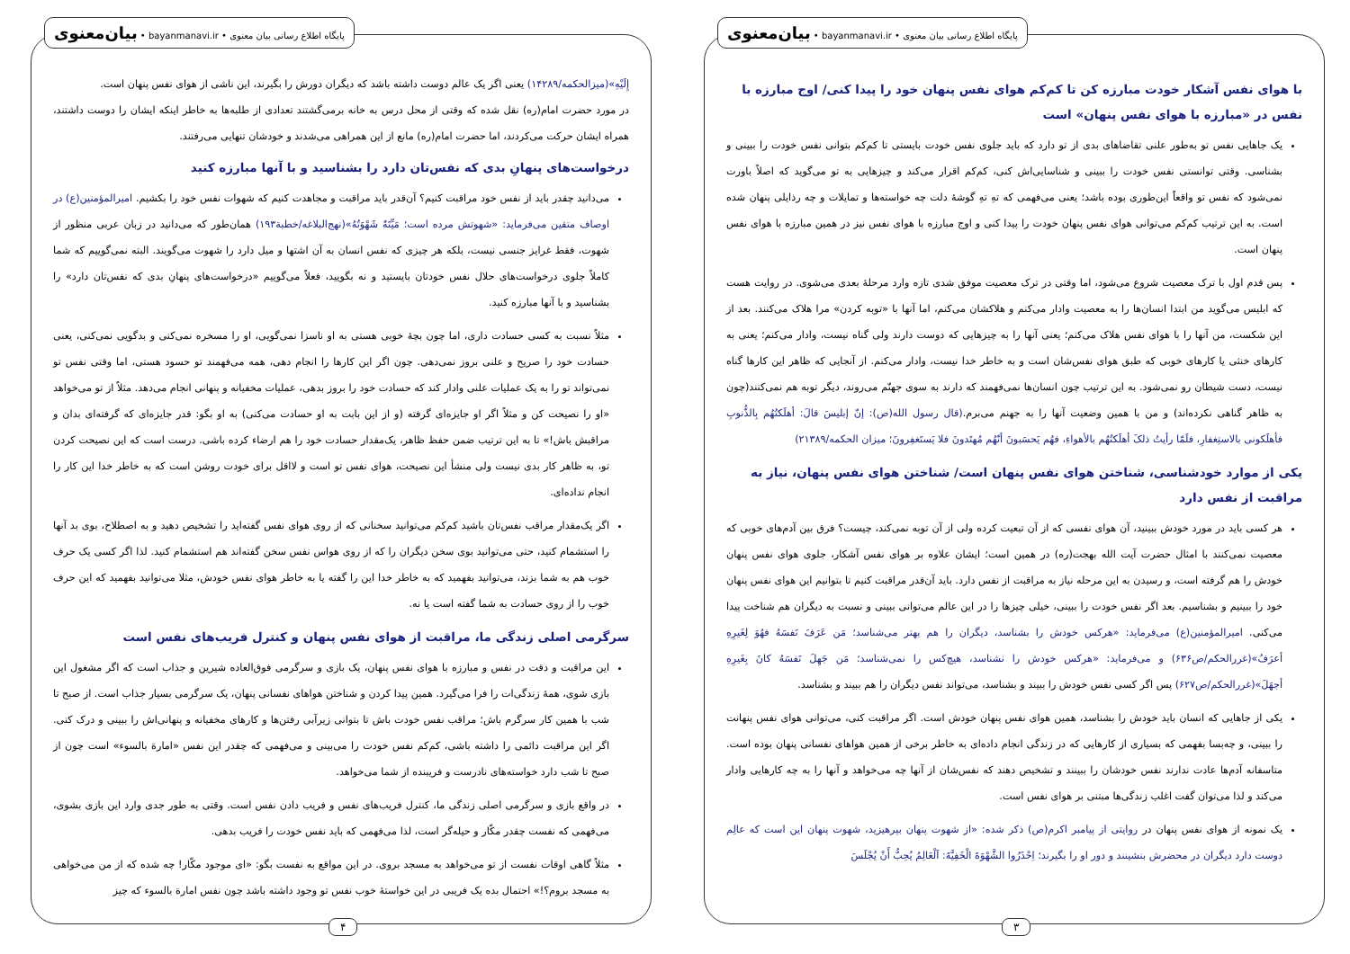پایگاه اطلاع رسانی بیان معنوی • bayanmanavi.ir • بیان‌معنوی
با هوای نفس آشکار خودت مبارزه کن تا کم‌کم هوای نفس پنهان خود را پیدا کنی/ اوج مبارزه با نفس در «مبارزه با هوای نفس پنهان» است
یک جاهایی نفس تو به‌طور علنی تقاضاهای بدی از تو دارد که باید جلوی نفس خودت بایستی تا کم‌کم بتوانی نفس خودت را ببینی و بشناسی. وقتی توانستی نفس خودت را ببینی و شناسایی‌اش کنی، کم‌کم اقرار می‌کند و چیزهایی به تو می‌گوید که اصلاً باورت نمی‌شود که نفس تو واقعاً این‌طوری بوده باشد؛ یعنی می‌فهمی که تهِ تهِ گوشهٔ دلت چه خواسته‌ها و تمایلات و چه رذایلی پنهان شده است. به این ترتیب کم‌کم می‌توانی هوای نفس پنهان خودت را پیدا کنی و اوج مبارزه با هوای نفس نیز در همین مبارزه با هوای نفس پنهان است.
پس قدم اول با ترک معصیت شروع می‌شود، اما وقتی در ترک معصیت موفق شدی تازه وارد مرحلهٔ بعدی می‌شوی. در روایت هست که ابلیس می‌گوید من ابتدا انسان‌ها را به معصیت وادار می‌کنم و هلاکشان می‌کنم، اما آنها با «توبه کردن» مرا هلاک می‌کنند. بعد از این شکست، من آنها را با هوای نفس هلاک می‌کنم؛ یعنی آنها را به چیزهایی که دوست دارند ولی گناه نیست، وادار می‌کنم؛ یعنی به کارهای خنثی یا کارهای خوبی که طبق هوای نفس‌شان است و به خاطر خدا نیست، وادار می‌کنم. از آنجایی که ظاهر این کارها گناه نیست، دست شیطان رو نمی‌شود. به این ترتیب چون انسان‌ها نمی‌فهمند که دارند به سوی جهنّم می‌روند، دیگر توبه هم نمی‌کنند(چون به ظاهر گناهی نکرده‌اند) و من با همین وضعیت آنها را به جهنم می‌برم.(قال رسول الله(ص): إنّ إبلیسَ قالَ: أهلَکتُهُم بِالذُّنوبِ فأهلَکونی بالاستِغفارِ، فلَمّا رأیتُ ذلکَ أهلَکتُهُم بالأهواءِ، فهُم یَحسَبونَ أنّهُم مُهتَدونَ فلا یَستَغفِرونَ؛ میزان الحکمه/۲۱۳۸۹)
یکی از موارد خودشناسی، شناختن هوای نفس پنهان است/ شناختن هوای نفس پنهان، نیاز به مراقبت از نفس دارد
هر کسی باید در مورد خودش ببینید، آن هوای نفسی که از آن تبعیت کرده ولی از آن توبه نمی‌کند، چیست؟ فرق بین آدم‌های خوبی که معصیت نمی‌کنند با امثال حضرت آیت الله بهجت(ره) در همین است؛ ایشان علاوه بر هوای نفس آشکار، جلوی هوای نفس پنهان خودش را هم گرفته است، و رسیدن به این مرحله نیاز به مراقبت از نفس دارد. باید آن‌قدر مراقبت کنیم تا بتوانیم این هوای نفس پنهان خود را ببینیم و بشناسیم. بعد اگر نفس خودت را ببینی، خیلی چیزها را در این عالم می‌توانی ببینی و نسبت به دیگران هم شناخت پیدا می‌کنی. امیرالمؤمنین(ع) می‌فرماید: «هرکس خودش را بشناسد، دیگران را هم بهتر می‌شناسد؛ مَن عَرَفَ نَفسَهُ فهُوَ لِغَیرِهِ أعرَفُ»(غررالحکم/ص۶۳۶) و می‌فرماید: «هرکس خودش را نشناسد، هیچ‌کس را نمی‌شناسد؛ مَن جَهِلَ نَفسَهُ کانَ بِغَیرِهِ أجهَلَ»(غررالحکم/ص۶۲۷) پس اگر کسی نفس خودش را ببیند و بشناسد، می‌تواند نفس دیگران را هم ببیند و بشناسد.
یکی از جاهایی که انسان باید خودش را بشناسد، همین هوای نفس پنهان خودش است. اگر مراقبت کنی، می‌توانی هوای نفس پنهانت را ببینی، و چه‌بسا بفهمی که بسیاری از کارهایی که در زندگی انجام داده‌ای به خاطر برخی از همین هواهای نفسانی پنهان بوده است. متاسفانه آدم‌ها عادت ندارند نفس خودشان را ببینند و تشخیص دهند که نفس‌شان از آنها چه می‌خواهد و آنها را به چه کارهایی وادار می‌کند و لذا می‌توان گفت اغلب زندگی‌ها مبتنی بر هوای نفس است.
یک نمونه از هوای نفس پنهان در روایتی از پیامبر اکرم(ص) ذکر شده: «از شهوت پنهان بپرهیزید، شهوت پنهان این است که عالِم دوست دارد دیگران در محضرش بنشینند و دور او را بگیرند؛ اِحْذَرُوا الشَّهْوَةَ الْخَفِیَّةَ: اَلْعَالِمُ یُحِبُّ أَنْ یُجْلَسَ
۳
پایگاه اطلاع رسانی بیان معنوی • bayanmanavi.ir • بیان‌معنوی
إِلَیْهِ»(میزالحکمه/۱۴۲۸۹) یعنی اگر یک عالم دوست داشته باشد که دیگران دورش را بگیرند، این ناشی از هوای نفس پنهان است.
در مورد حضرت امام(ره) نقل شده که وقتی از محل درس به خانه برمی‌گشتند تعدادی از طلبه‌ها به خاطر اینکه ایشان را دوست داشتند، همراه ایشان حرکت می‌کردند، اما حضرت امام(ره) مانع از این همراهی می‌شدند و خودشان تنهایی می‌رفتند.
درخواست‌های پنهانِ بدی که نفس‌تان دارد را بشناسید و با آنها مبارزه کنید
می‌دانید چقدر باید از نفس خود مراقبت کنیم؟ آن‌قدر باید مراقبت و مجاهدت کنیم که شهوات نفس خود را بکشیم. امیرالمؤمنین(ع) در اوصاف متقین می‌فرماید: «شهوتش مرده است؛ مَیِّتَةً شَهْوَتُهُ»(نهج‌البلاغه/خطبة۱۹۳) همان‌طور که می‌دانید در زبان عربی منظور از شهوت، فقط غرایز جنسی نیست، بلکه هر چیزی که نفس انسان به آن اشتها و میل دارد را شهوت می‌گویند. البته نمی‌گوییم که شما کاملاً جلوی درخواست‌های حلال نفس خودتان بایستید و نه بگویید، فعلاً می‌گوییم «درخواست‌های پنهانِ بدی که نفس‌تان دارد» را بشناسید و با آنها مبارزه کنید.
مثلاً نسبت به کسی حسادت داری، اما چون بچهٔ خوبی هستی به او ناسزا نمی‌گویی، او را مسخره نمی‌کنی و بدگویی نمی‌کنی، یعنی حسادت خود را صریح و علنی بروز نمی‌دهی. چون اگر این کارها را انجام دهی، همه می‌فهمند تو حسود هستی، اما وقتی نفس تو نمی‌تواند تو را به یک عملیات علنی وادار کند که حسادت خود را بروز بدهی، عملیات مخفیانه و پنهانی انجام می‌دهد. مثلاً از تو می‌خواهد «او را نصیحت کن و مثلاً اگر او جایزه‌ای گرفته (و از این بابت به او حسادت می‌کنی) به او بگو: قدر جایزه‌ای که گرفته‌ای بدان و مراقبش باش!» تا به این ترتیب ضمن حفظ ظاهر، یک‌مقدار حسادت خود را هم ارضاء کرده باشی. درست است که این نصیحت کردن تو، به ظاهر کار بدی نیست ولی منشأ این نصیحت، هوای نفس تو است و لااقل برای خودت روشن است که به خاطر خدا این کار را انجام نداده‌ای.
اگر یک‌مقدار مراقب نفس‌تان باشید کم‌کم می‌توانید سخنانی که از روی هوای نفس گفته‌اید را تشخیص دهید و به اصطلاح، بوی بد آنها را استشمام کنید، حتی می‌توانید بوی سخن دیگران را که از روی هواس نفس سخن گفته‌اند هم استشمام کنید. لذا اگر کسی یک حرف خوب هم به شما بزند، می‌توانید بفهمید که به خاطر خدا این را گفته یا به خاطر هوای نفس خودش، مثلا می‌توانید بفهمید که این حرف خوب را از روی حسادت به شما گفته است یا نه.
سرگرمی اصلی زندگی ما، مراقبت از هوای نفس پنهان و کنترل فریب‌های نفس است
این مراقبت و دقت در نفس و مبارزه با هوای نفس پنهان، یک بازی و سرگرمی فوق‌العاده شیرین و جذاب است که اگر مشغول این بازی شوی، همهٔ زندگی‌ات را فرا می‌گیرد. همین پیدا کردن و شناختن هواهای نفسانی پنهان، یک سرگرمی بسیار جذاب است. از صبح تا شب با همین کار سرگرم باش؛ مراقب نفس خودت باش تا بتوانی زیرآبی رفتن‌ها و کارهای مخفیانه و پنهانی‌اش را ببینی و درک کنی. اگر این مراقبت دائمی را داشته باشی، کم‌کم نفس خودت را می‌بینی و می‌فهمی که چقدر این نفس «امارة بالسوء» است چون از صبح تا شب دارد خواسته‌های نادرست و فریبنده از شما می‌خواهد.
در واقع بازی و سرگرمی اصلی زندگی ما، کنترل فریب‌های نفس و فریب دادن نفس است. وقتی به طور جدی وارد این بازی بشوی، می‌فهمی که نفست چقدر مکّار و حیله‌گر است، لذا می‌فهمی که باید نفس خودت را فریب بدهی.
مثلاً گاهی اوقات نفست از تو می‌خواهد به مسجد بروی. در این مواقع به نفست بگو: «ای موجود مکّار! چه شده که از من می‌خواهی به مسجد بروم؟!» احتمال بده یک فریبی در این خواستهٔ خوب نفس تو وجود داشته باشد چون نفس امارة بالسوء که چیز
۴